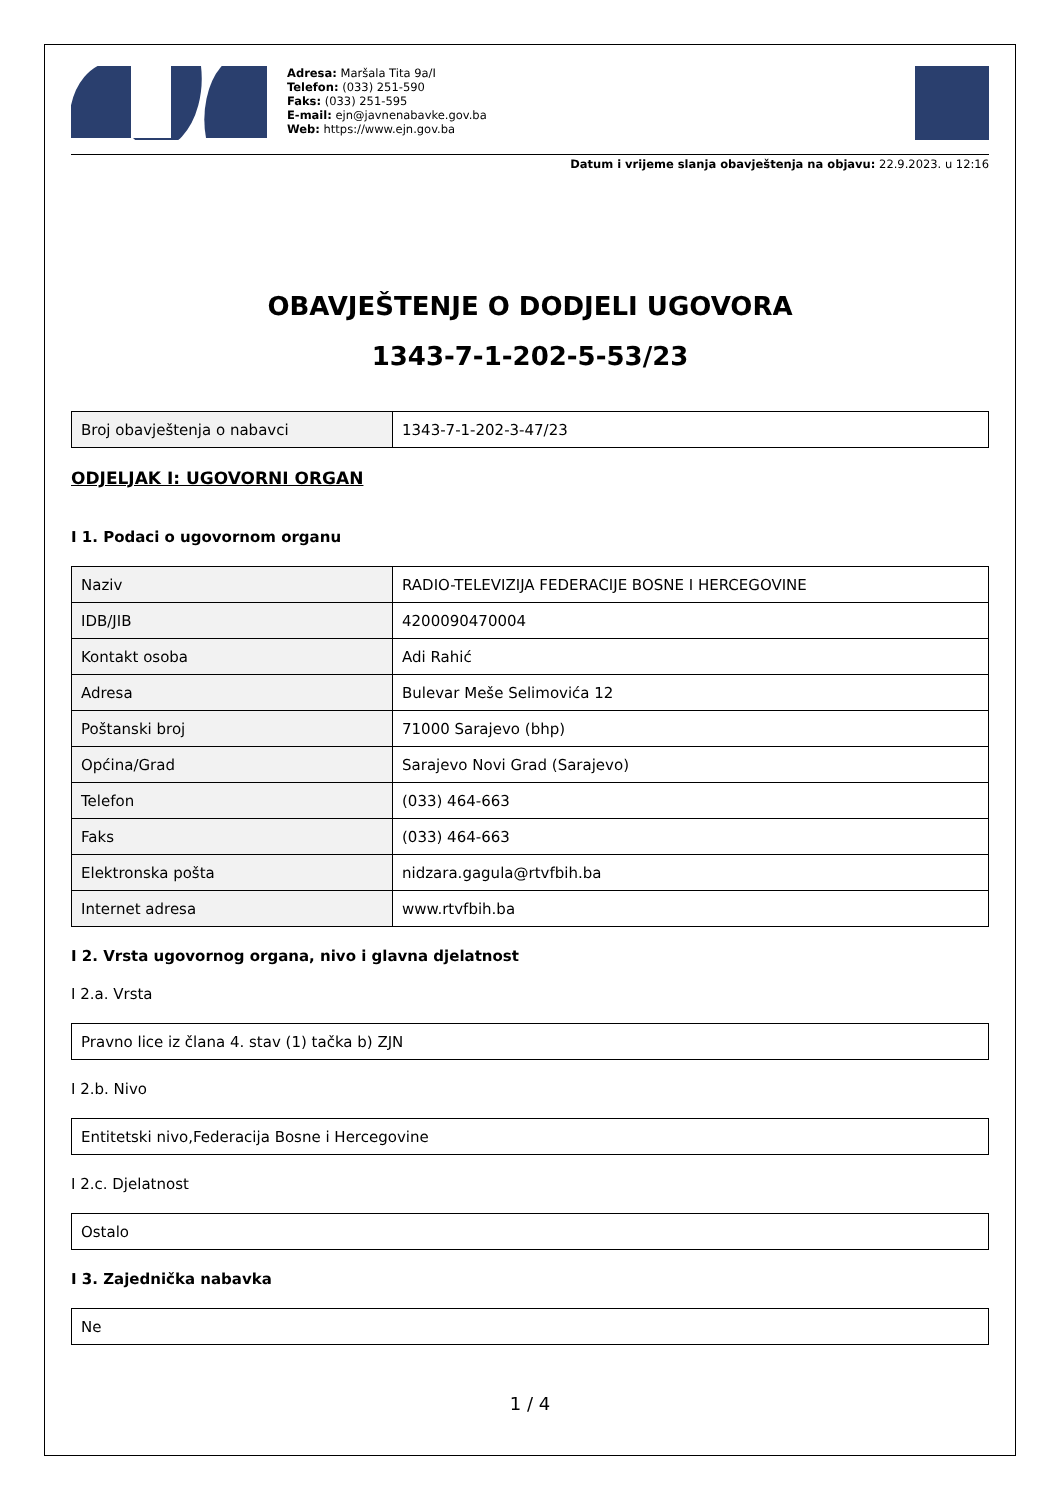Adresa: Maršala Tita 9a/I
Telefon: (033) 251-590
Faks: (033) 251-595
E-mail: ejn@javnenabavke.gov.ba
Web: https://www.ejn.gov.ba
Datum i vrijeme slanja obavještenja na objavu: 22.9.2023. u 12:16
OBAVJEŠTENJE O DODJELI UGOVORA
1343-7-1-202-5-53/23
| Broj obavještenja o nabavci | 1343-7-1-202-3-47/23 |
ODJELJAK I: UGOVORNI ORGAN
I 1. Podaci o ugovornom organu
| Naziv | RADIO-TELEVIZIJA FEDERACIJE BOSNE I HERCEGOVINE |
| IDB/JIB | 4200090470004 |
| Kontakt osoba | Adi Rahić |
| Adresa | Bulevar Meše Selimovića 12 |
| Poštanski broj | 71000 Sarajevo (bhp) |
| Općina/Grad | Sarajevo Novi Grad (Sarajevo) |
| Telefon | (033) 464-663 |
| Faks | (033) 464-663 |
| Elektronska pošta | nidzara.gagula@rtvfbih.ba |
| Internet adresa | www.rtvfbih.ba |
I 2. Vrsta ugovornog organa, nivo i glavna djelatnost
I 2.a. Vrsta
| Pravno lice iz člana 4. stav (1) tačka b) ZJN |
I 2.b. Nivo
| Entitetski nivo,Federacija Bosne i Hercegovine |
I 2.c. Djelatnost
| Ostalo |
I 3. Zajednička nabavka
| Ne |
1 / 4